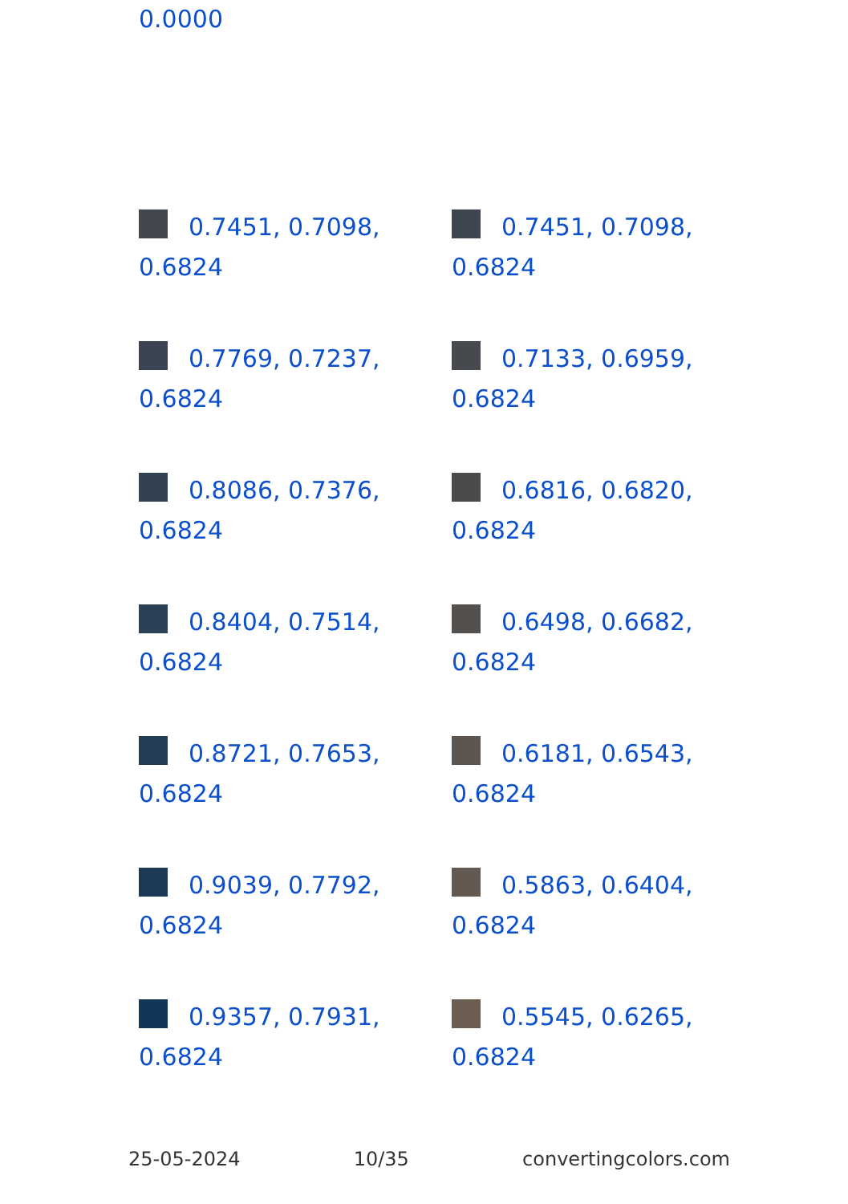0.0000
0.7451, 0.7098, 0.6824
0.7451, 0.7098, 0.6824
0.7769, 0.7237, 0.6824
0.7133, 0.6959, 0.6824
0.8086, 0.7376, 0.6824
0.6816, 0.6820, 0.6824
0.8404, 0.7514, 0.6824
0.6498, 0.6682, 0.6824
0.8721, 0.7653, 0.6824
0.6181, 0.6543, 0.6824
0.9039, 0.7792, 0.6824
0.5863, 0.6404, 0.6824
0.9357, 0.7931, 0.6824
0.5545, 0.6265, 0.6824
25-05-2024 10/35 convertingcolors.com